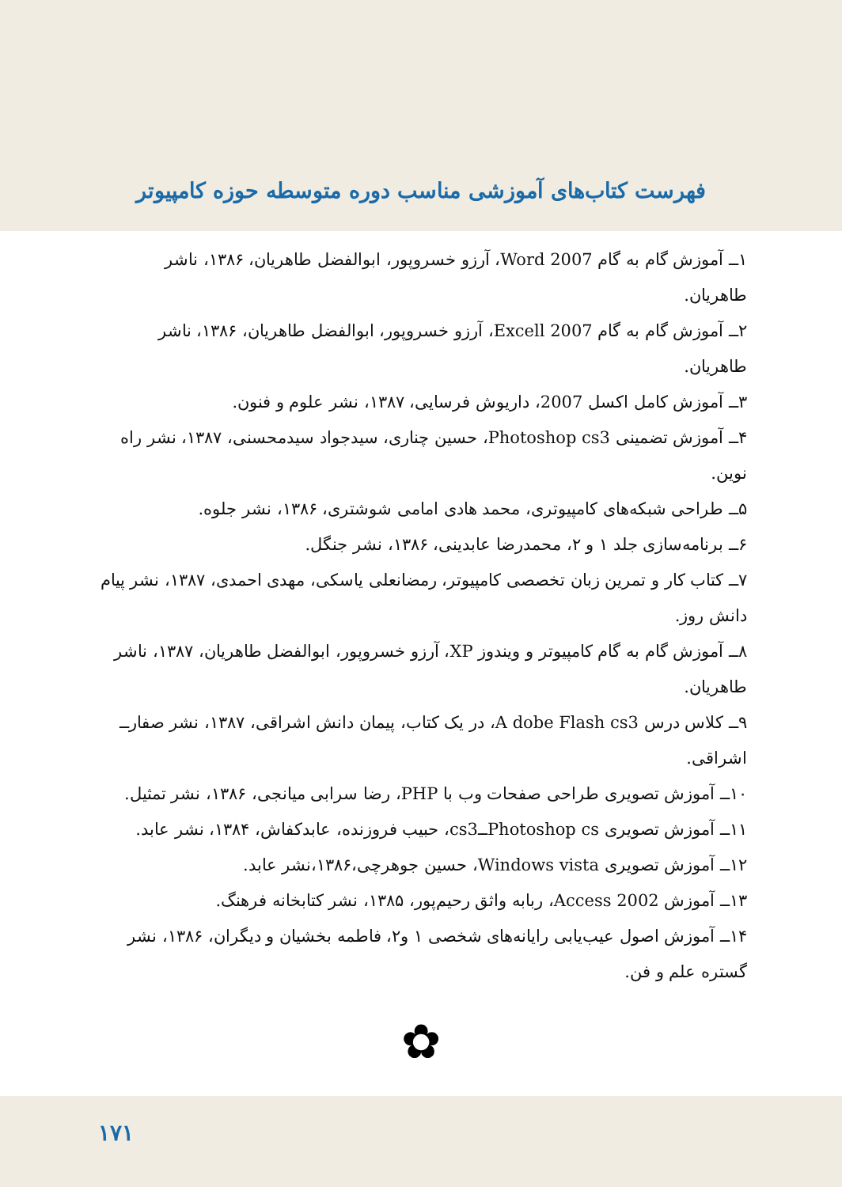فهرست کتاب‌های آموزشی مناسب دوره متوسطه حوزه کامپیوتر
۱ــ آموزش گام به گام Word 2007، آرزو خسروپور، ابوالفضل طاهریان، ۱۳۸۶، ناشر طاهریان.
۲ــ آموزش گام به گام Excell 2007، آرزو خسروپور، ابوالفضل طاهریان، ۱۳۸۶، ناشر طاهریان.
۳ــ آموزش کامل اکسل 2007، داریوش فرسایی، ۱۳۸۷، نشر علوم و فنون.
۴ــ آموزش تضمینی Photoshop cs3، حسین چناری، سیدجواد سیدمحسنی، ۱۳۸۷، نشر راه نوین.
۵ــ طراحی شبکه‌های کامپیوتری، محمد هادی امامی شوشتری، ۱۳۸۶، نشر جلوه.
۶ــ برنامه‌سازی جلد ۱ و ۲، محمدرضا عابدینی، ۱۳۸۶، نشر جنگل.
۷ــ کتاب کار و تمرین زبان تخصصی کامپیوتر، رمضانعلی یاسکی، مهدی احمدی، ۱۳۸۷، نشر پیام دانش روز.
۸ــ آموزش گام به گام کامپیوتر و ویندوز XP، آرزو خسروپور، ابوالفضل طاهریان، ۱۳۸۷، ناشر طاهریان.
۹ــ کلاس درس A dobe Flash cs3، در یک کتاب، پیمان دانش اشراقی، ۱۳۸۷، نشر صفارــ اشراقی.
۱۰ــ آموزش تصویری طراحی صفحات وب با PHP، رضا سرابی میانجی، ۱۳۸۶، نشر تمثیل.
۱۱ــ آموزش تصویری Photoshop csــcs3، حبیب فروزنده، عابدکفاش، ۱۳۸۴، نشر عابد.
۱۲ــ آموزش تصویری Windows vista، حسین جوهرچی،۱۳۸۶،نشر عابد.
۱۳ــ آموزش Access 2002، ربابه واثق رحیم‌پور، ۱۳۸۵، نشر کتابخانه فرهنگ.
۱۴ــ آموزش اصول عیب‌یابی رایانه‌های شخصی ۱ و۲، فاطمه بخشیان و دیگران، ۱۳۸۶، نشر گستره علم و فن.
✿
۱۷۱